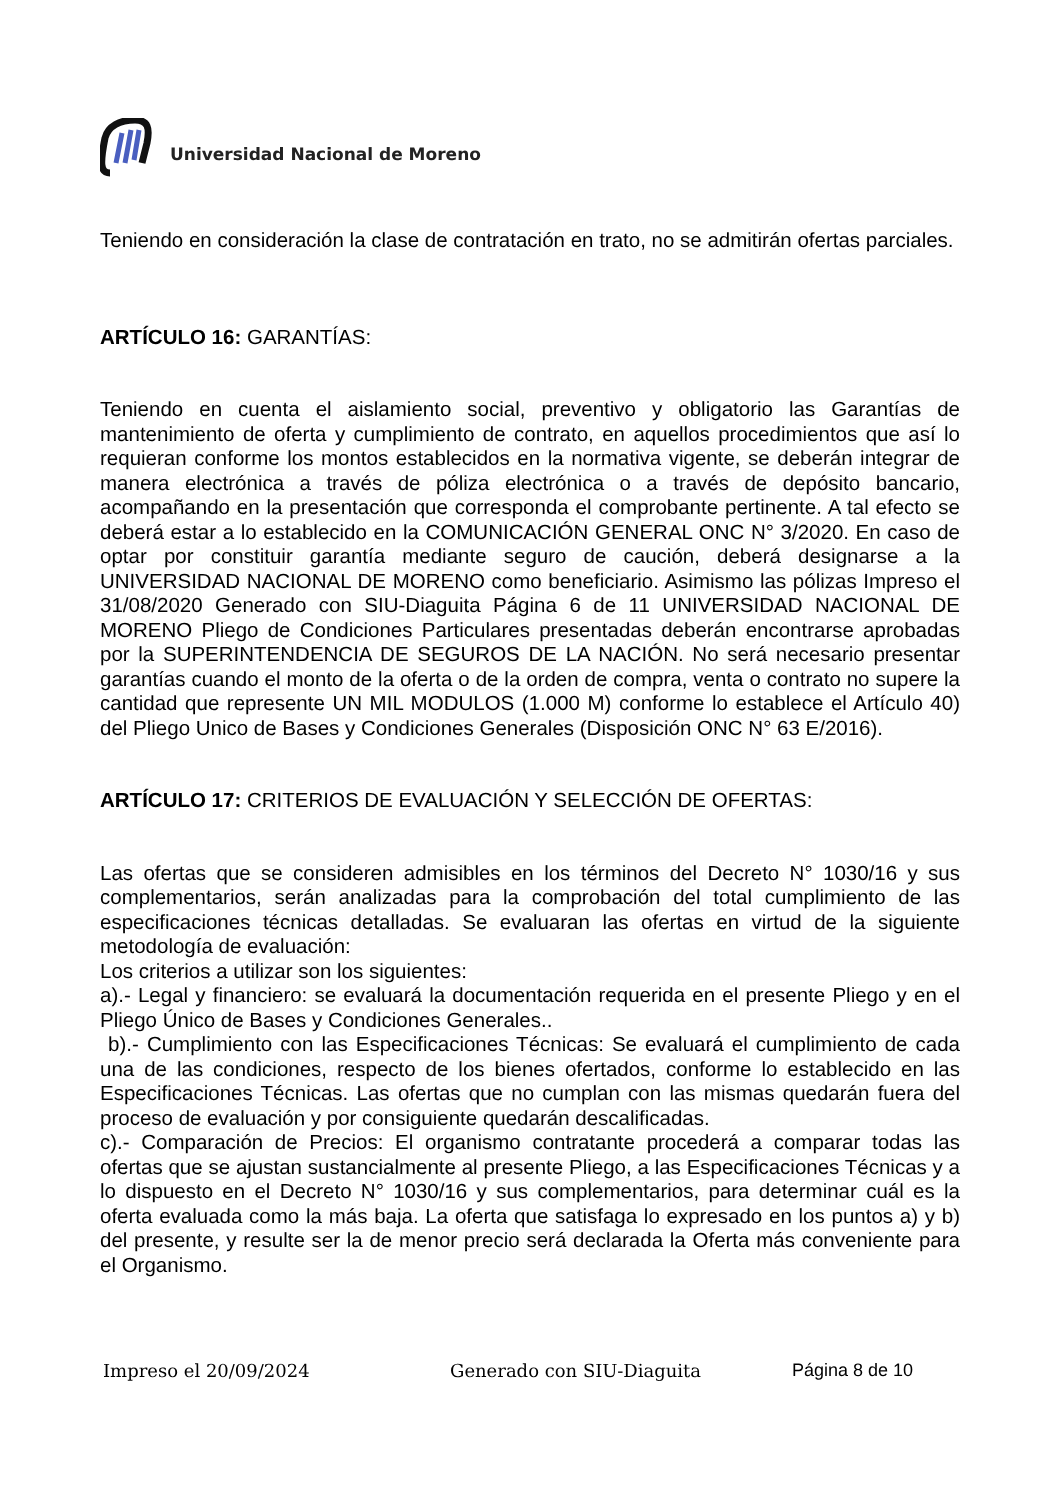Universidad Nacional de Moreno
Teniendo en consideración la clase de contratación en trato, no se admitirán ofertas parciales.
ARTÍCULO 16: GARANTÍAS:
Teniendo en cuenta el aislamiento social, preventivo y obligatorio las Garantías de mantenimiento de oferta y cumplimiento de contrato, en aquellos procedimientos que así lo requieran conforme los montos establecidos en la normativa vigente, se deberán integrar de manera electrónica a través de póliza electrónica o a través de depósito bancario, acompañando en la presentación que corresponda el comprobante pertinente. A tal efecto se deberá estar a lo establecido en la COMUNICACIÓN GENERAL ONC N° 3/2020. En caso de optar por constituir garantía mediante seguro de caución, deberá designarse a la UNIVERSIDAD NACIONAL DE MORENO como beneficiario. Asimismo las pólizas Impreso el 31/08/2020 Generado con SIU-Diaguita Página 6 de 11 UNIVERSIDAD NACIONAL DE MORENO Pliego de Condiciones Particulares presentadas deberán encontrarse aprobadas por la SUPERINTENDENCIA DE SEGUROS DE LA NACIÓN. No será necesario presentar garantías cuando el monto de la oferta o de la orden de compra, venta o contrato no supere la cantidad que represente UN MIL MODULOS (1.000 M) conforme lo establece el Artículo 40) del Pliego Unico de Bases y Condiciones Generales (Disposición ONC N° 63 E/2016).
ARTÍCULO 17: CRITERIOS DE EVALUACIÓN Y SELECCIÓN DE OFERTAS:
Las ofertas que se consideren admisibles en los términos del Decreto N° 1030/16 y sus complementarios, serán analizadas para la comprobación del total cumplimiento de las especificaciones técnicas detalladas. Se evaluaran las ofertas en virtud de la siguiente metodología de evaluación:
Los criterios a utilizar son los siguientes:
a).- Legal y financiero: se evaluará la documentación requerida en el presente Pliego y en el Pliego Único de Bases y Condiciones Generales..
b).- Cumplimiento con las Especificaciones Técnicas: Se evaluará el cumplimiento de cada una de las condiciones, respecto de los bienes ofertados, conforme lo establecido en las Especificaciones Técnicas. Las ofertas que no cumplan con las mismas quedarán fuera del proceso de evaluación y por consiguiente quedarán descalificadas.
c).- Comparación de Precios: El organismo contratante procederá a comparar todas las ofertas que se ajustan sustancialmente al presente Pliego, a las Especificaciones Técnicas y a lo dispuesto en el Decreto N° 1030/16 y sus complementarios, para determinar cuál es la oferta evaluada como la más baja. La oferta que satisfaga lo expresado en los puntos a) y b) del presente, y resulte ser la de menor precio será declarada la Oferta más conveniente para el Organismo.
Impreso el 20/09/2024 Generado con SIU-Diaguita Página 8 de 10